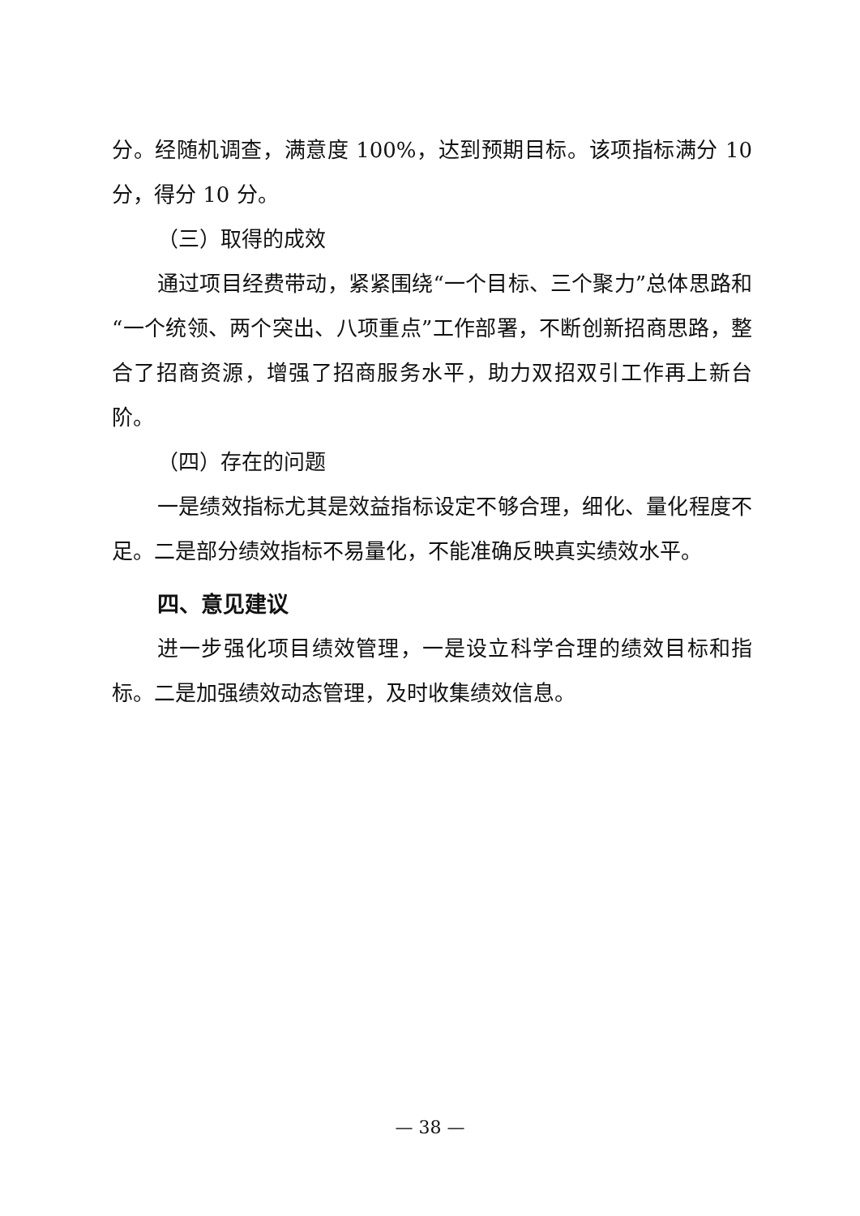分。经随机调查，满意度 100%，达到预期目标。该项指标满分 10 分，得分 10 分。
（三）取得的成效
通过项目经费带动，紧紧围绕“一个目标、三个聚力”总体思路和“一个统领、两个突出、八项重点”工作部署，不断创新招商思路，整合了招商资源，增强了招商服务水平，助力双招双引工作再上新台阶。
（四）存在的问题
一是绩效指标尤其是效益指标设定不够合理，细化、量化程度不足。二是部分绩效指标不易量化，不能准确反映真实绩效水平。
四、意见建议
进一步强化项目绩效管理，一是设立科学合理的绩效目标和指标。二是加强绩效动态管理，及时收集绩效信息。
— 38 —